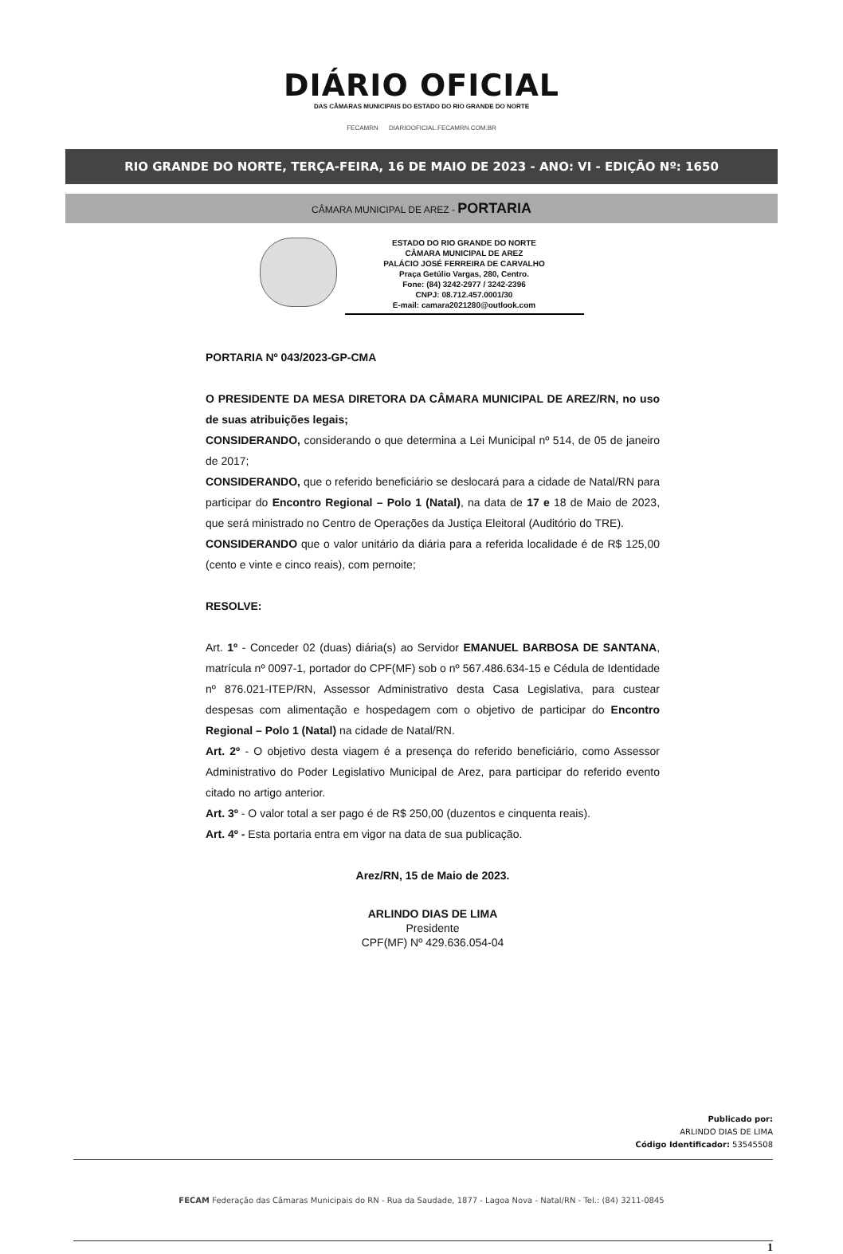DIÁRIO OFICIAL
DAS CÂMARAS MUNICIPAIS DO ESTADO DO RIO GRANDE DO NORTE
FECAMRN DIARIOOFICIAL.FECAMRN.COM.BR
RIO GRANDE DO NORTE, TERÇA-FEIRA, 16 DE MAIO DE 2023 - ANO: VI - EDIÇÃO Nº: 1650
CÂMARA MUNICIPAL DE AREZ - PORTARIA
ESTADO DO RIO GRANDE DO NORTE
CÂMARA MUNICIPAL DE AREZ
PALÁCIO JOSÉ FERREIRA DE CARVALHO
Praça Getúlio Vargas, 280, Centro.
Fone: (84) 3242-2977 / 3242-2396
CNPJ: 08.712.457.0001/30
E-mail: camara2021280@outlook.com
PORTARIA Nº 043/2023-GP-CMA
O PRESIDENTE DA MESA DIRETORA DA CÂMARA MUNICIPAL DE AREZ/RN, no uso de suas atribuições legais;
CONSIDERANDO, considerando o que determina a Lei Municipal nº 514, de 05 de janeiro de 2017;
CONSIDERANDO, que o referido beneficiário se deslocará para a cidade de Natal/RN para participar do Encontro Regional – Polo 1 (Natal), na data de 17 e 18 de Maio de 2023, que será ministrado no Centro de Operações da Justiça Eleitoral (Auditório do TRE).
CONSIDERANDO que o valor unitário da diária para a referida localidade é de R$ 125,00 (cento e vinte e cinco reais), com pernoite;
RESOLVE:
Art. 1º - Conceder 02 (duas) diária(s) ao Servidor EMANUEL BARBOSA DE SANTANA, matrícula nº 0097-1, portador do CPF(MF) sob o nº 567.486.634-15 e Cédula de Identidade nº 876.021-ITEP/RN, Assessor Administrativo desta Casa Legislativa, para custear despesas com alimentação e hospedagem com o objetivo de participar do Encontro Regional – Polo 1 (Natal) na cidade de Natal/RN.
Art. 2º - O objetivo desta viagem é a presença do referido beneficiário, como Assessor Administrativo do Poder Legislativo Municipal de Arez, para participar do referido evento citado no artigo anterior.
Art. 3º - O valor total a ser pago é de R$ 250,00 (duzentos e cinquenta reais).
Art. 4º - Esta portaria entra em vigor na data de sua publicação.
Arez/RN, 15 de Maio de 2023.
ARLINDO DIAS DE LIMA
Presidente
CPF(MF) Nº 429.636.054-04
Publicado por:
ARLINDO DIAS DE LIMA
Código Identificador: 53545508
FECAM Federação das Câmaras Municipais do RN - Rua da Saudade, 1877 - Lagoa Nova - Natal/RN - Tel.: (84) 3211-0845
1